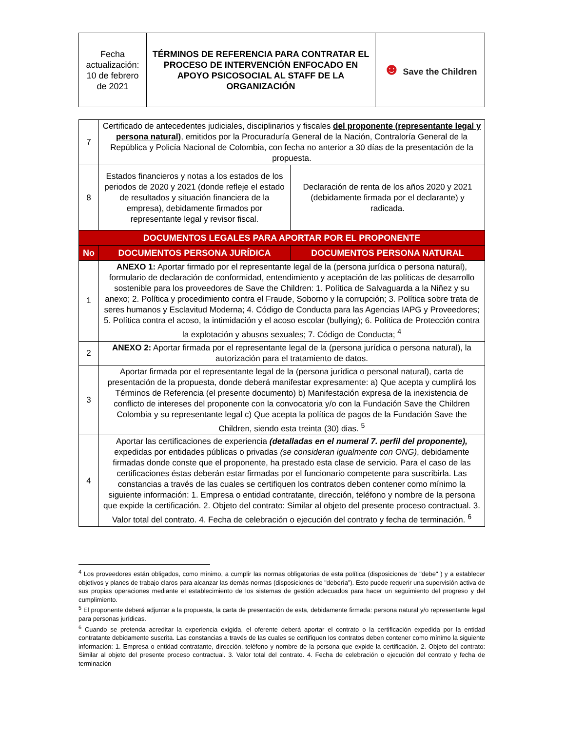| Fecha actualización: 10 de febrero de 2021 | TÉRMINOS DE REFERENCIA PARA CONTRATAR EL PROCESO DE INTERVENCIÓN ENFOCADO EN APOYO PSICOSOCIAL AL STAFF DE LA ORGANIZACIÓN | ☻ Save the Children |
| 7 | Certificado de antecedentes judiciales, disciplinarios y fiscales del proponente (representante legal y persona natural) , emitidos por la Procuraduría General de la Nación, Contraloría General de la República y Policía Nacional de Colombia, con fecha no anterior a 30 días de la presentación de la propuesta. | |
| 8 | Estados financieros y notas a los estados de los periodos de 2020 y 2021 (donde refleje el estado de resultados y situación financiera de la empresa), debidamente firmados por representante legal y revisor fiscal. | Declaración de renta de los años 2020 y 2021 (debidamente firmada por el declarante) y radicada. |
| DOCUMENTOS LEGALES PARA APORTAR POR EL PROPONENTE | | |
| No | DOCUMENTOS PERSONA JURÍDICA | DOCUMENTOS PERSONA NATURAL |
| 1 | ANEXO 1: Aportar firmado por el representante legal de la (persona jurídica o persona natural), formulario de declaración de conformidad, entendimiento y aceptación de las políticas de desarrollo sostenible para los proveedores de Save the Children: 1. Política de Salvaguarda a la Niñez y su anexo; 2. Política y procedimiento contra el Fraude, Soborno y la corrupción; 3. Política sobre trata de seres humanos y Esclavitud Moderna; 4. Código de Conducta para las Agencias IAPG y Proveedores; 5. Política contra el acoso, la intimidación y el acoso escolar (bullying); 6. Política de Protección contra la explotación y abusos sexuales; 7. Código de Conducta; <sup>4</sup> | |
| 2 | ANEXO 2: Aportar firmada por el representante legal de la (persona jurídica o persona natural), la autorización para el tratamiento de datos. | |
| 3 | Aportar firmada por el representante legal de la (persona jurídica o personal natural), carta de presentación de la propuesta, donde deberá manifestar expresamente: a) Que acepta y cumplirá los Términos de Referencia (el presente documento) b) Manifestación expresa de la inexistencia de conflicto de intereses del proponente con la convocatoria y/o con la Fundación Save the Children Colombia y su representante legal c) Que acepta la política de pagos de la Fundación Save the Children, siendo esta treinta (30) dias. <sup>5</sup> | |
| 4 | Aportar las certificaciones de experiencia (detalladas en el numeral 7. perfil del proponente), expedidas por entidades públicas o privadas (se consideran igualmente con ONG) , debidamente firmadas donde conste que el proponente, ha prestado esta clase de servicio. Para el caso de las certificaciones éstas deberán estar firmadas por el funcionario competente para suscribirla. Las constancias a través de las cuales se certifiquen los contratos deben contener como mínimo la siguiente información: 1. Empresa o entidad contratante, dirección, teléfono y nombre de la persona que expide la certificación. 2. Objeto del contrato: Similar al objeto del presente proceso contractual. 3. Valor total del contrato. 4. Fecha de celebración o ejecución del contrato y fecha de terminación. <sup>6</sup> | |
<sup>4</sup> Los proveedores están obligados, como mínimo, a cumplir las normas obligatorias de esta política (disposiciones de "debe" ) y a establecer objetivos y planes de trabajo claros para alcanzar las demás normas (disposiciones de "debería”). Esto puede requerir una supervisión activa de sus propias operaciones mediante el establecimiento de los sistemas de gestión adecuados para hacer un seguimiento del progreso y del cumplimiento.
<sup>5</sup> El proponente deberá adjuntar a la propuesta, la carta de presentación de esta, debidamente firmada: persona natural y/o representante legal para personas jurídicas.
<sup>6</sup> Cuando se pretenda acreditar la experiencia exigida, el oferente deberá aportar el contrato o la certificación expedida por la entidad contratante debidamente suscrita. Las constancias a través de las cuales se certifiquen los contratos deben contener como mínimo la siguiente información: 1. Empresa o entidad contratante, dirección, teléfono y nombre de la persona que expide la certificación. 2. Objeto del contrato: Similar al objeto del presente proceso contractual. 3. Valor total del contrato. 4. Fecha de celebración o ejecución del contrato y fecha de terminación